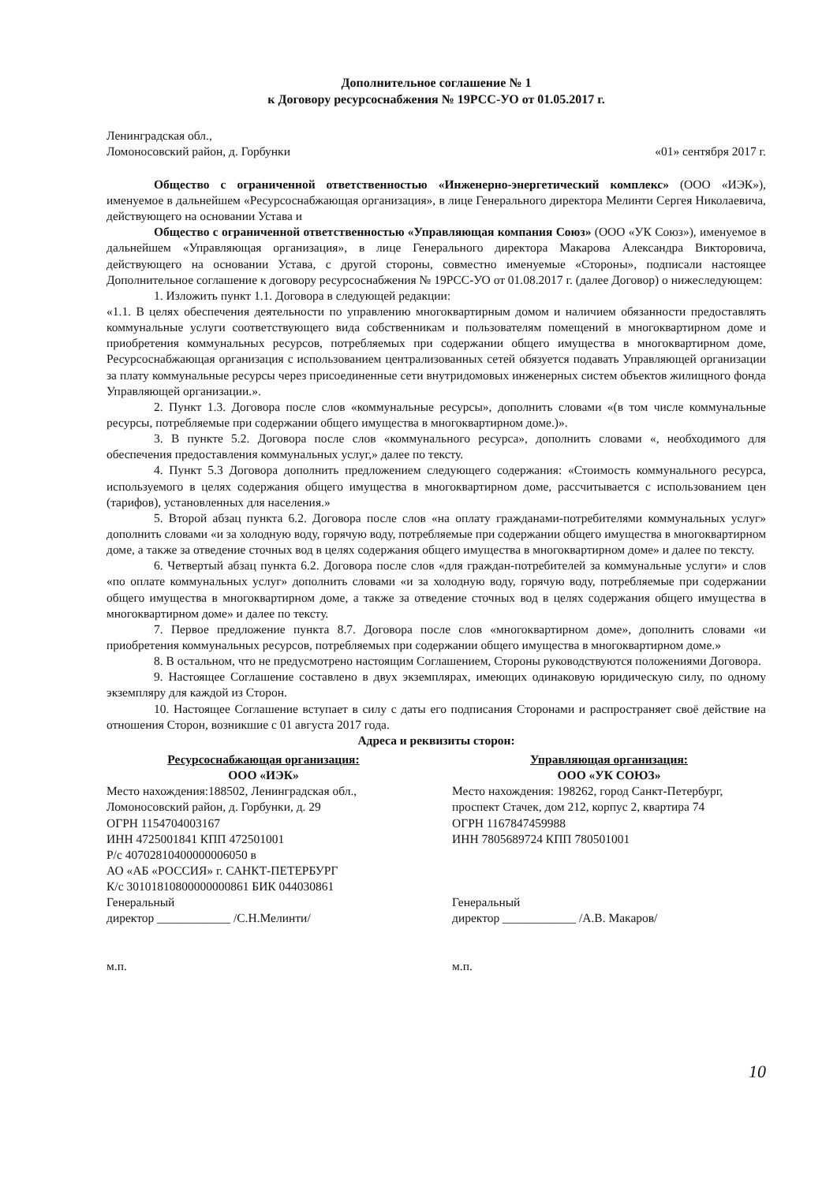Дополнительное соглашение № 1
к Договору ресурсоснабжения № 19РСС-УО от 01.05.2017 г.
Ленинградская обл.,
Ломоносовский район, д. Горбунки
«01» сентября 2017 г.
Общество с ограниченной ответственностью «Инженерно-энергетический комплекс» (ООО «ИЭК»), именуемое в дальнейшем «Ресурсоснабжающая организация», в лице Генерального директора Мелинти Сергея Николаевича, действующего на основании Устава и
Общество с ограниченной ответственностью «Управляющая компания Союз» (ООО «УК Союз»), именуемое в дальнейшем «Управляющая организация», в лице Генерального директора Макарова Александра Викторовича, действующего на основании Устава, с другой стороны, совместно именуемые «Стороны», подписали настоящее Дополнительное соглашение к договору ресурсоснабжения № 19РСС-УО от 01.08.2017 г. (далее Договор) о нижеследующем:
1. Изложить пункт 1.1. Договора в следующей редакции:
«1.1. В целях обеспечения деятельности по управлению многоквартирным домом и наличием обязанности предоставлять коммунальные услуги соответствующего вида собственникам и пользователям помещений в многоквартирном доме и приобретения коммунальных ресурсов, потребляемых при содержании общего имущества в многоквартирном доме, Ресурсоснабжающая организация с использованием централизованных сетей обязуется подавать Управляющей организации за плату коммунальные ресурсы через присоединенные сети внутридомовых инженерных систем объектов жилищного фонда Управляющей организации.».
2. Пункт 1.3. Договора после слов «коммунальные ресурсы», дополнить словами «(в том числе коммунальные ресурсы, потребляемые при содержании общего имущества в многоквартирном доме.)».
3. В пункте 5.2. Договора после слов «коммунального ресурса», дополнить словами «, необходимого для обеспечения предоставления коммунальных услуг,» далее по тексту.
4. Пункт 5.3 Договора дополнить предложением следующего содержания: «Стоимость коммунального ресурса, используемого в целях содержания общего имущества в многоквартирном доме, рассчитывается с использованием цен (тарифов), установленных для населения.»
5. Второй абзац пункта 6.2. Договора после слов «на оплату гражданами-потребителями коммунальных услуг» дополнить словами «и за холодную воду, горячую воду, потребляемые при содержании общего имущества в многоквартирном доме, а также за отведение сточных вод в целях содержания общего имущества в многоквартирном доме» и далее по тексту.
6. Четвертый абзац пункта 6.2. Договора после слов «для граждан-потребителей за коммунальные услуги» и слов «по оплате коммунальных услуг» дополнить словами «и за холодную воду, горячую воду, потребляемые при содержании общего имущества в многоквартирном доме, а также за отведение сточных вод в целях содержания общего имущества в многоквартирном доме» и далее по тексту.
7. Первое предложение пункта 8.7. Договора после слов «многоквартирном доме», дополнить словами «и приобретения коммунальных ресурсов, потребляемых при содержании общего имущества в многоквартирном доме.»
8. В остальном, что не предусмотрено настоящим Соглашением, Стороны руководствуются положениями Договора.
9. Настоящее Соглашение составлено в двух экземплярах, имеющих одинаковую юридическую силу, по одному экземпляру для каждой из Сторон.
10. Настоящее Соглашение вступает в силу с даты его подписания Сторонами и распространяет своё действие на отношения Сторон, возникшие с 01 августа 2017 года.
Адреса и реквизиты сторон:
Ресурсоснабжающая организация:
ООО «ИЭК»
Место нахождения:188502, Ленинградская обл., Ломоносовский район, д. Горбунки, д. 29
ОГРН 1154704003167
ИНН 4725001841 КПП 472501001
Р/с 40702810400000006050 в
АО «АБ «РОССИЯ» г. САНКТ-ПЕТЕРБУРГ
К/с 30101810800000000861 БИК 044030861
Генеральный
директор ____________ /С.Н.Мелинти/
м.п.
Управляющая организация:
ООО «УК СОЮЗ»
Место нахождения: 198262, город Санкт-Петербург, проспект Стачек, дом 212, корпус 2, квартира 74
ОГРН 1167847459988
ИНН 7805689724 КПП 780501001
Генеральный
директор ____________ /А.В. Макаров/
м.п.
10